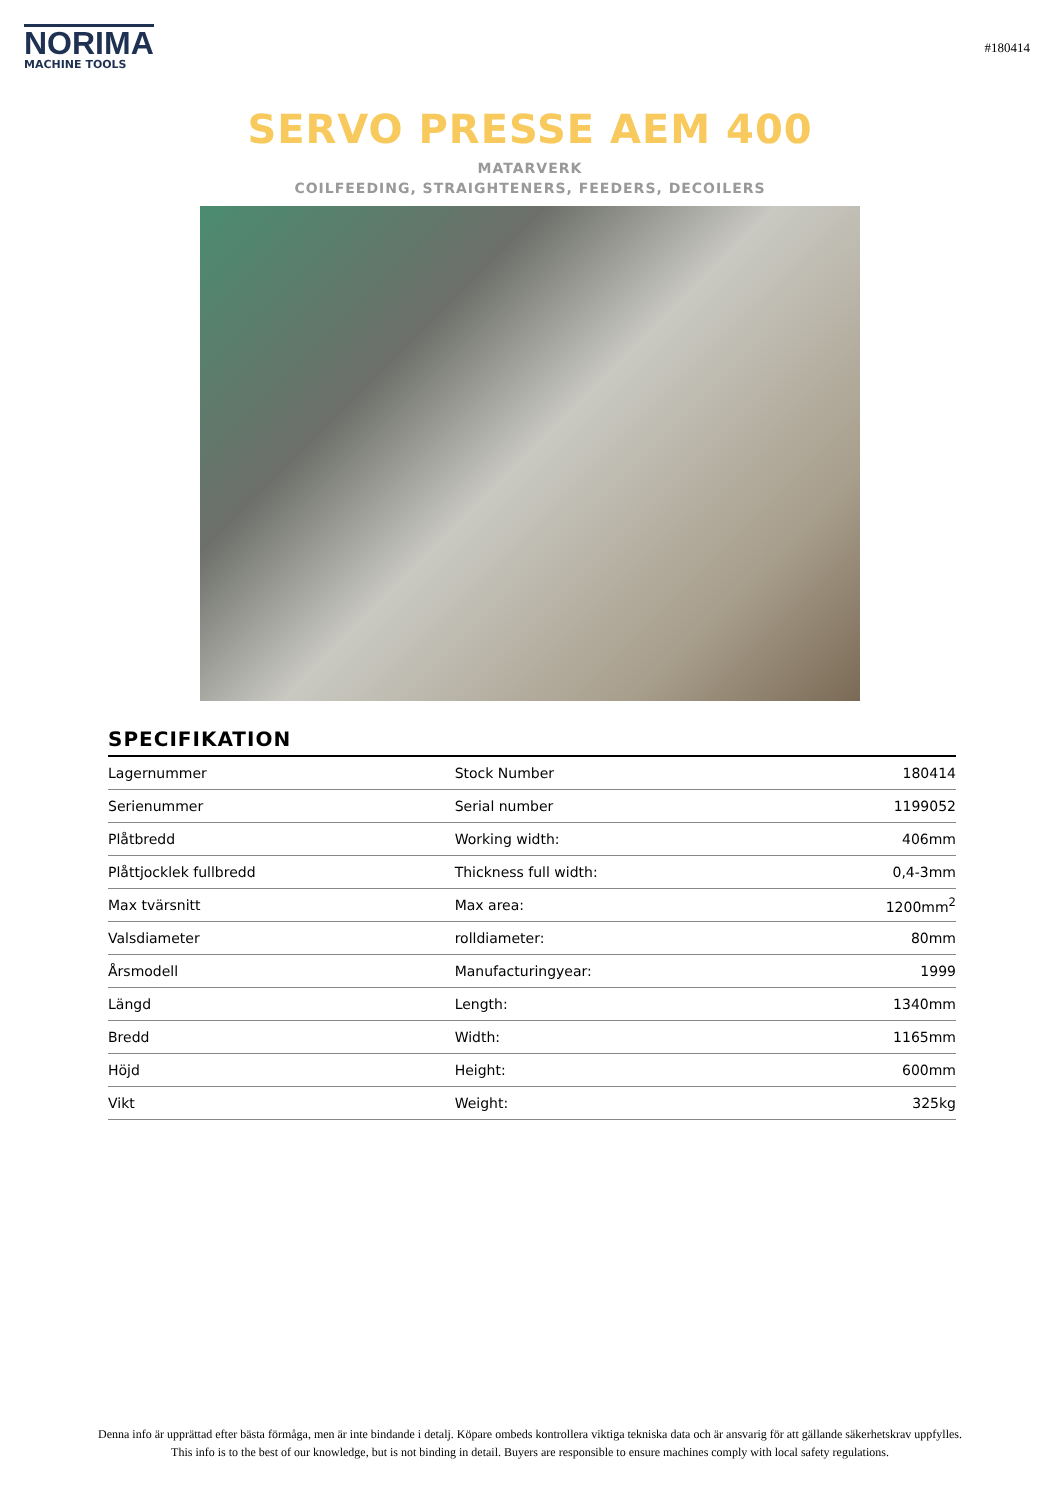NORIMA
MACHINE TOOLS
#180414
SERVO PRESSE AEM 400
MATARVERK
COILFEEDING, STRAIGHTENERS, FEEDERS, DECOILERS
SPECIFIKATION
| Lagernummer | Stock Number | 180414 |
| Serienummer | Serial number | 1199052 |
| Plåtbredd | Working width: | 406mm |
| Plåttjocklek fullbredd | Thickness full width: | 0,4-3mm |
| Max tvärsnitt | Max area: | 1200mm<sup>2</sup> |
| Valsdiameter | rolldiameter: | 80mm |
| Årsmodell | Manufacturingyear: | 1999 |
| Längd | Length: | 1340mm |
| Bredd | Width: | 1165mm |
| Höjd | Height: | 600mm |
| Vikt | Weight: | 325kg |
Denna info är upprättad efter bästa förmåga, men är inte bindande i detalj. Köpare ombeds kontrollera viktiga tekniska data och är ansvarig för att gällande säkerhetskrav uppfylles.
This info is to the best of our knowledge, but is not binding in detail. Buyers are responsible to ensure machines comply with local safety regulations.